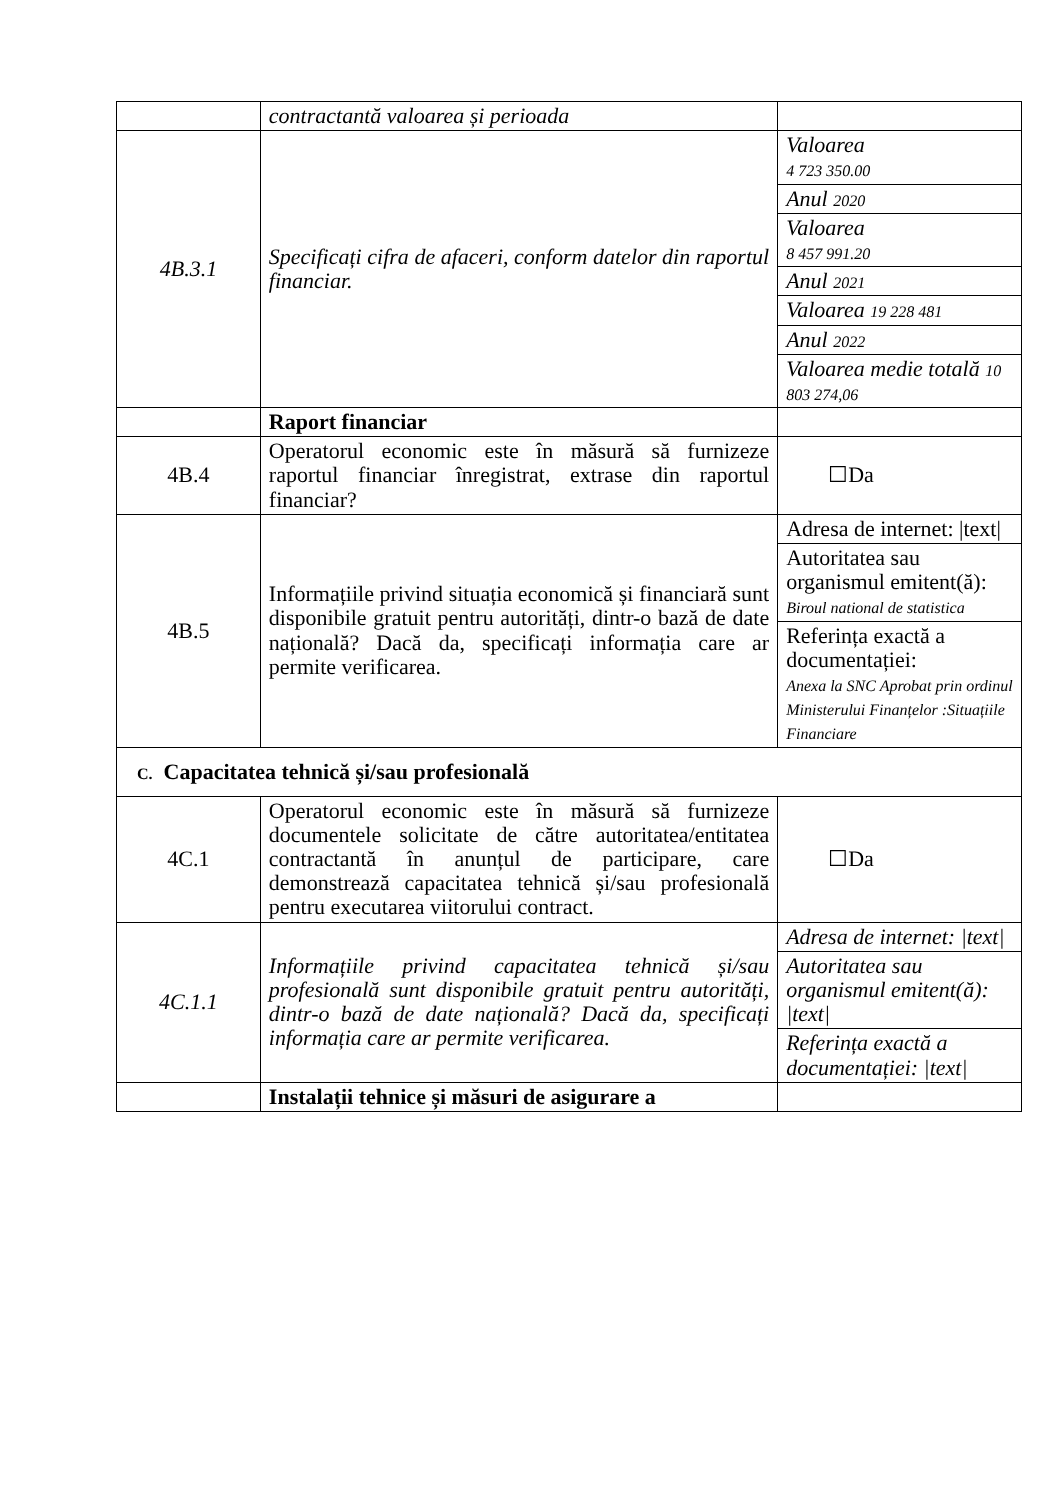| | contractantă valoarea și perioada | |
| 4B.3.1 | Specificați cifra de afaceri, conform datelor din raportul financiar. | / Valoarea 4 723 350.00 / / Anul 2020 / / Valoarea 8 457 991.20 / / Anul 2021 / / Valoarea 19 228 481 / / Anul 2022 / / Valoarea medie totală 10 803 274,06 / |
| | Raport financiar | |
| 4B.4 | Operatorul economic este în măsură să furnizeze raportul financiar înregistrat, extrase din raportul financiar? | ☐Da |
| 4B.5 | Informațiile privind situația economică și financiară sunt disponibile gratuit pentru autorități, dintr-o bază de date națională? Dacă da, specificați informația care ar permite verificarea. | / Adresa de internet: /text/ / / Autoritatea sau organismul emitent(ă): Biroul national de statistica / / Referința exactă a documentației: Anexa la SNC Aprobat prin ordinul Ministerului Finanțelor :Situațiile Financiare / |
| C. Capacitatea tehnică și/sau profesională | | |
| 4C.1 | Operatorul economic este în măsură să furnizeze documentele solicitate de către autoritatea/entitatea contractantă în anunțul de participare, care demonstrează capacitatea tehnică și/sau profesională pentru executarea viitorului contract. | ☐Da |
| 4C.1.1 | Informațiile privind capacitatea tehnică și/sau profesională sunt disponibile gratuit pentru autorități, dintr-o bază de date națională? Dacă da, specificați informația care ar permite verificarea. | / Adresa de internet: /text/ / / Autoritatea sau organismul emitent(ă): /text/ / / Referința exactă a documentației: /text/ / |
| | Instalații tehnice și măsuri de asigurare a | |